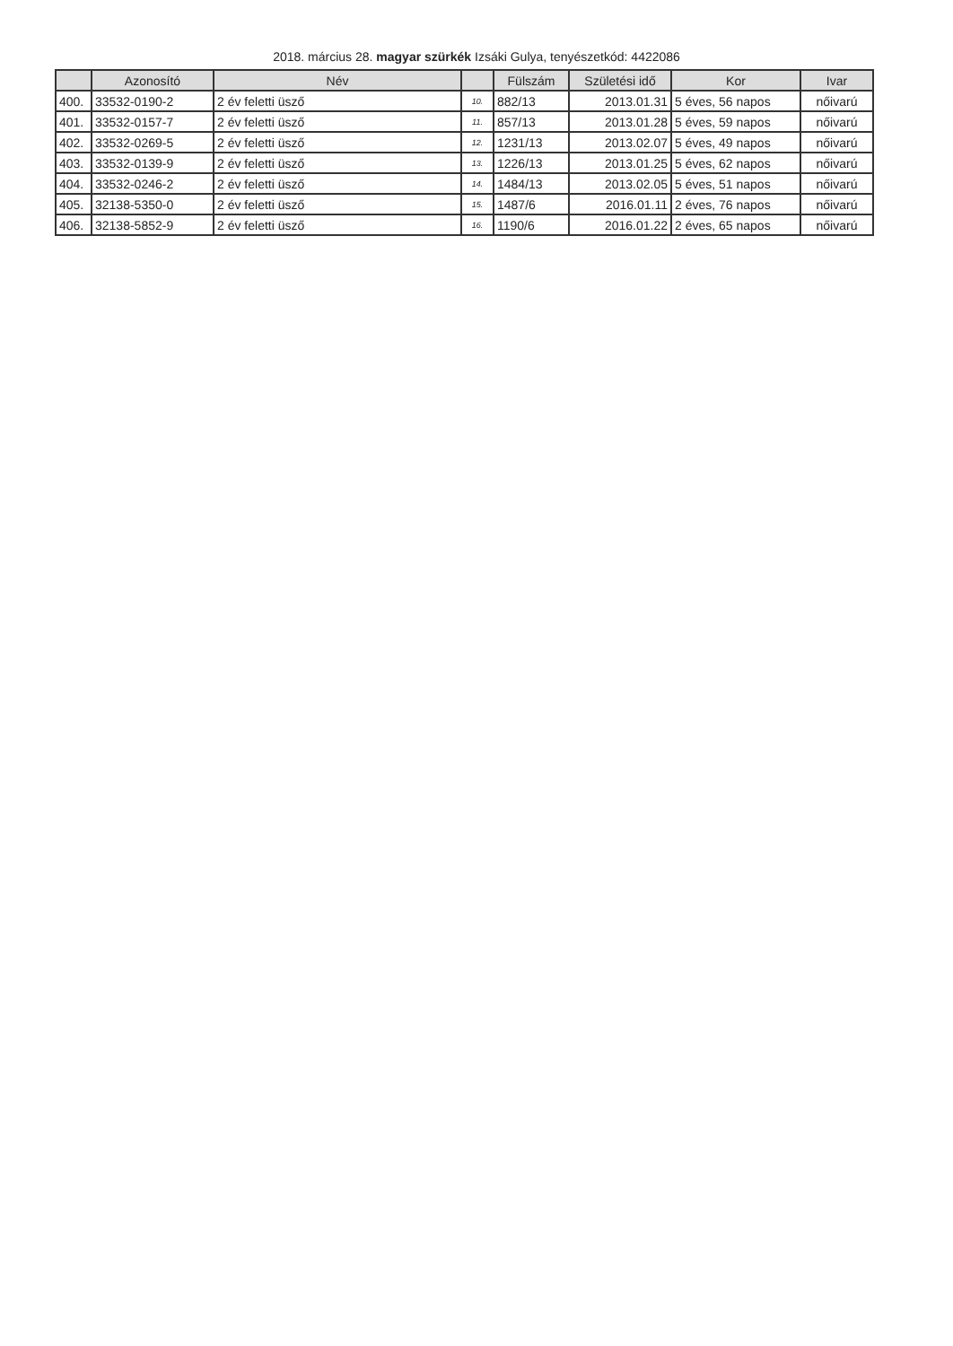2018. március 28. magyar szürkék Izsáki Gulya, tenyészetkód: 4422086
| | Azonosító | Név | | Fülszám | Születési idő | Kor | Ivar |
| --- | --- | --- | --- | --- | --- | --- | --- |
| 400. | 33532-0190-2 | 2 év feletti üsző | 10. | 882/13 | 2013.01.31 | 5 éves, 56 napos | nőivarú |
| 401. | 33532-0157-7 | 2 év feletti üsző | 11. | 857/13 | 2013.01.28 | 5 éves, 59 napos | nőivarú |
| 402. | 33532-0269-5 | 2 év feletti üsző | 12. | 1231/13 | 2013.02.07 | 5 éves, 49 napos | nőivarú |
| 403. | 33532-0139-9 | 2 év feletti üsző | 13. | 1226/13 | 2013.01.25 | 5 éves, 62 napos | nőivarú |
| 404. | 33532-0246-2 | 2 év feletti üsző | 14. | 1484/13 | 2013.02.05 | 5 éves, 51 napos | nőivarú |
| 405. | 32138-5350-0 | 2 év feletti üsző | 15. | 1487/6 | 2016.01.11 | 2 éves, 76 napos | nőivarú |
| 406. | 32138-5852-9 | 2 év feletti üsző | 16. | 1190/6 | 2016.01.22 | 2 éves, 65 napos | nőivarú |